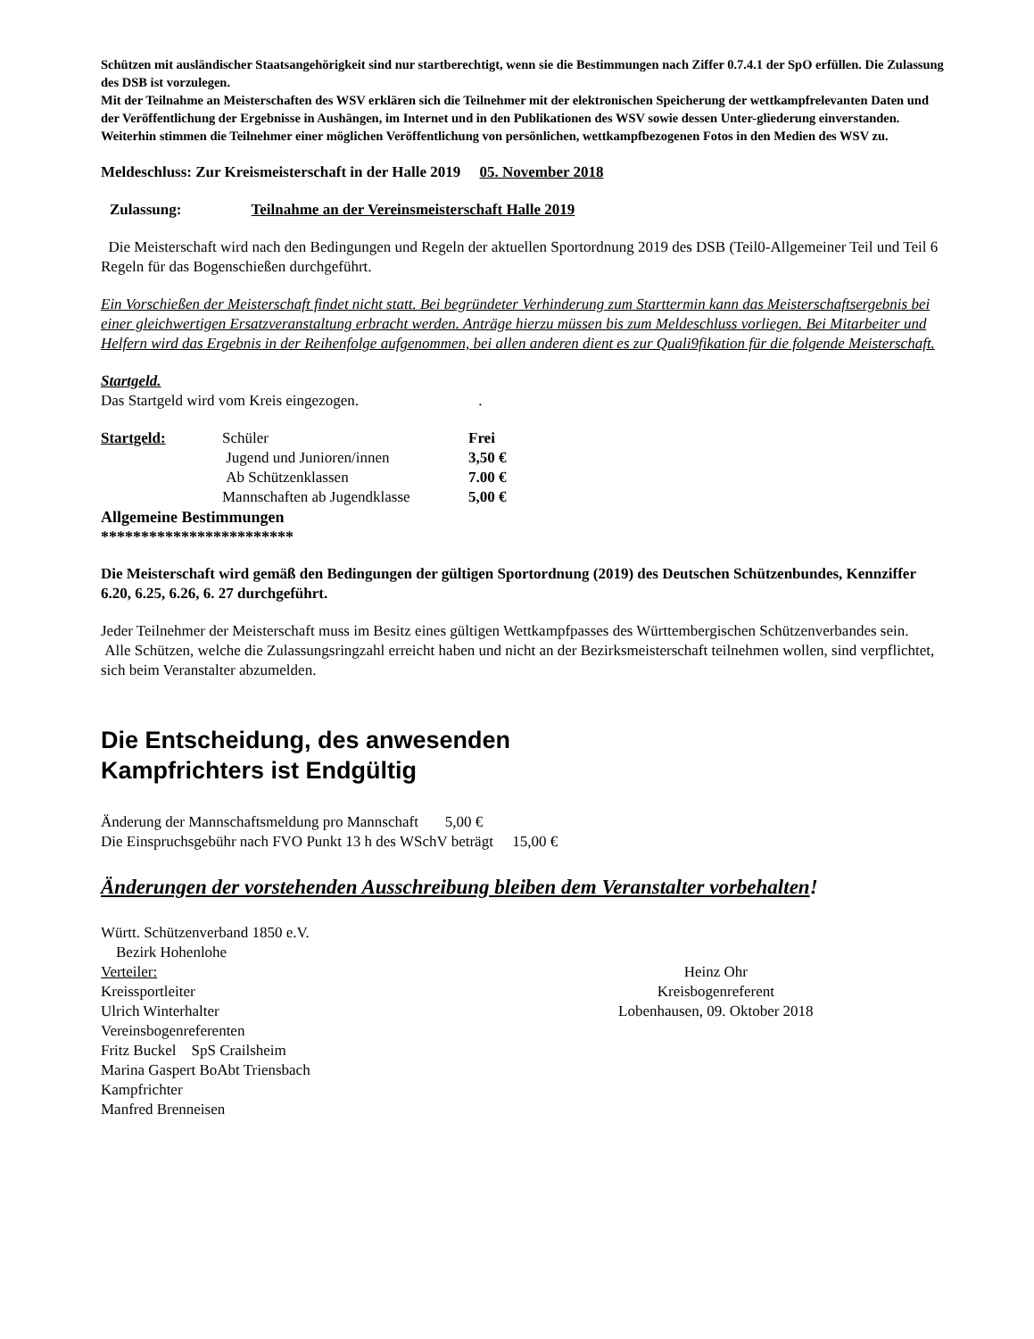Schützen mit ausländischer Staatsangehörigkeit sind nur startberechtigt, wenn sie die Bestimmungen nach Ziffer 0.7.4.1 der SpO erfüllen. Die Zulassung des DSB ist vorzulegen.
Mit der Teilnahme an Meisterschaften des WSV erklären sich die Teilnehmer mit der elektronischen Speicherung der wettkampfrelevanten Daten und der Veröffentlichung der Ergebnisse in Aushängen, im Internet und in den Publikationen des WSV sowie dessen Unter-gliederung einverstanden. Weiterhin stimmen die Teilnehmer einer möglichen Veröffentlichung von persönlichen, wettkampfbezogenen Fotos in den Medien des WSV zu.
Meldeschluss: Zur Kreismeisterschaft in der Halle 2019 05. November 2018
Zulassung: Teilnahme an der Vereinsmeisterschaft Halle 2019
Die Meisterschaft wird nach den Bedingungen und Regeln der aktuellen Sportordnung 2019 des DSB (Teil0-Allgemeiner Teil und Teil 6 Regeln für das Bogenschießen durchgeführt.
Ein Vorschießen der Meisterschaft findet nicht statt. Bei begründeter Verhinderung zum Starttermin kann das Meisterschaftsergebnis bei einer gleichwertigen Ersatzveranstaltung erbracht werden. Anträge hierzu müssen bis zum Meldeschluss vorliegen. Bei Mitarbeiter und Helfern wird das Ergebnis in der Reihenfolge aufgenommen, bei allen anderen dient es zur Quali9fikation für die folgende Meisterschaft.
Startgeld.
Das Startgeld wird vom Kreis eingezogen. .
| Startgeld: | Schüler | Frei |
| | Jugend und Junioren/innen | 3,50 € |
| | Ab Schützenklassen | 7.00 € |
| | Mannschaften ab Jugendklasse | 5,00 € |
Allgemeine Bestimmungen
************************
Die Meisterschaft wird gemäß den Bedingungen der gültigen Sportordnung (2019) des Deutschen Schützenbundes, Kennziffer 6.20, 6.25, 6.26, 6. 27 durchgeführt.
Jeder Teilnehmer der Meisterschaft muss im Besitz eines gültigen Wettkampfpasses des Württembergischen Schützenverbandes sein.
Alle Schützen, welche die Zulassungsringzahl erreicht haben und nicht an der Bezirksmeisterschaft teilnehmen wollen, sind verpflichtet, sich beim Veranstalter abzumelden.
Die Entscheidung, des anwesenden
Kampfrichters ist Endgültig
Änderung der Mannschaftsmeldung pro Mannschaft 5,00 €
Die Einspruchsgebühr nach FVO Punkt 13 h des WSchV beträgt 15,00 €
Änderungen der vorstehenden Ausschreibung bleiben dem Veranstalter vorbehalten!
Württ. Schützenverband 1850 e.V.
Bezirk Hohenlohe
Verteiler:
Kreissportleiter
Ulrich Winterhalter
Vereinsbogenreferenten
Fritz Buckel SpS Crailsheim
Marina Gaspert BoAbt Triensbach
Kampfrichter
Manfred Brenneisen
Heinz Ohr
Kreisbogenreferent
Lobenhausen, 09. Oktober 2018